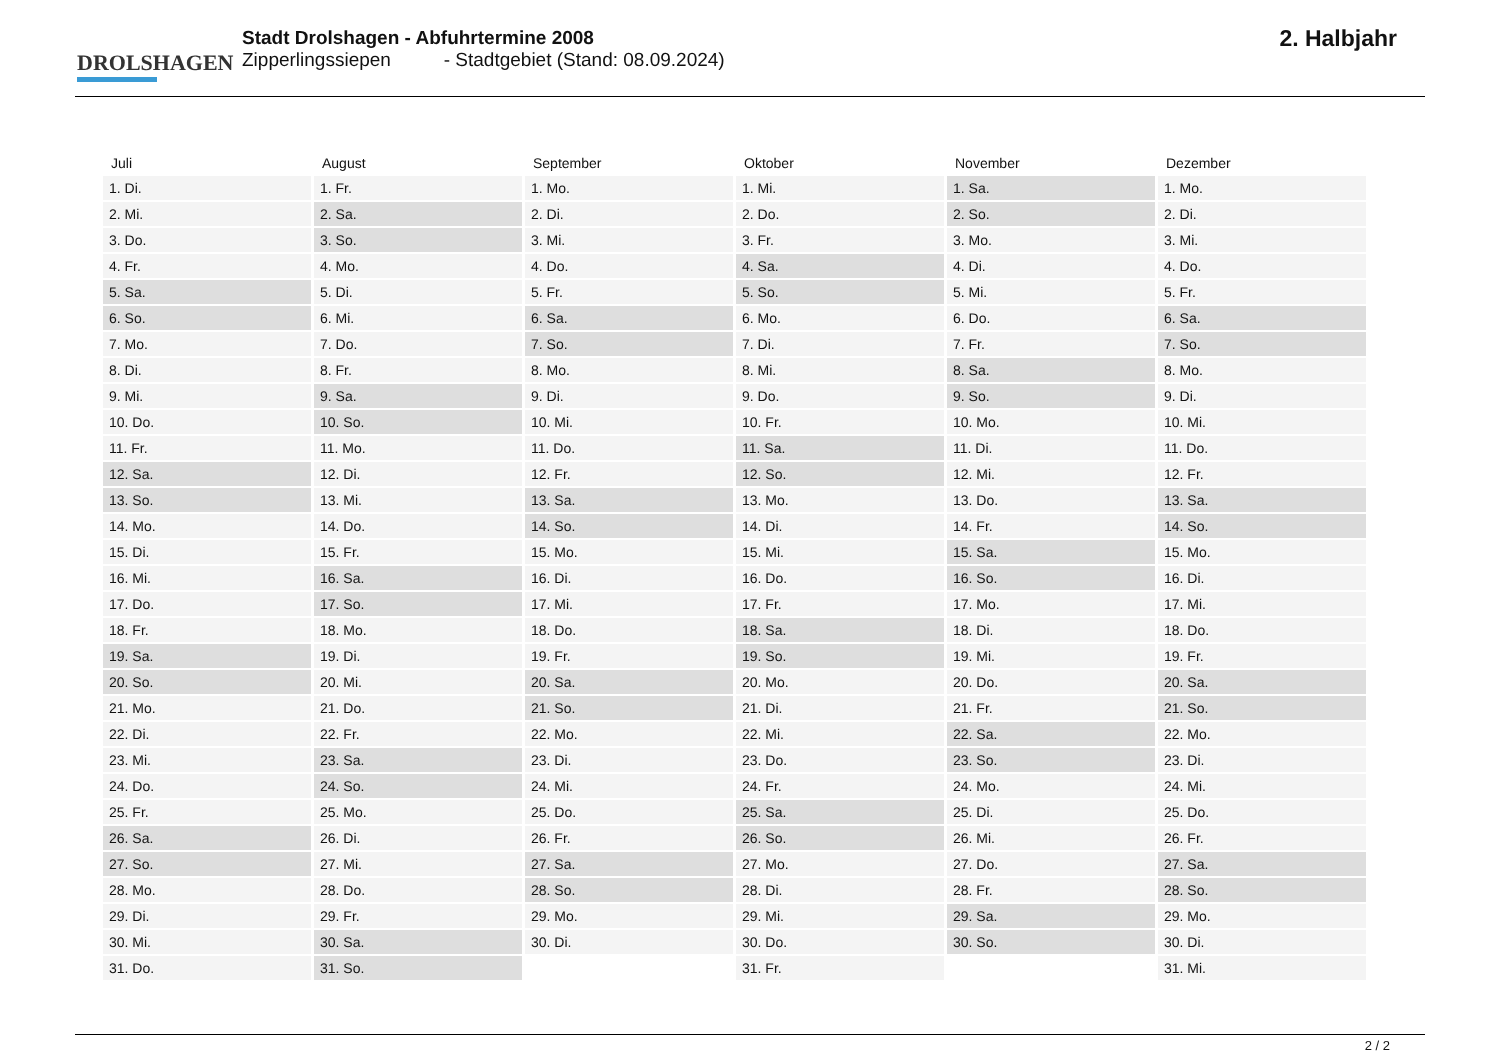DROLSHAGEN
Stadt Drolshagen - Abfuhrtermine 2008
Zipperlingssiepen - Stadtgebiet (Stand: 08.09.2024)
2. Halbjahr
| Juli | August | September | Oktober | November | Dezember |
| --- | --- | --- | --- | --- | --- |
| 1. Di. | 1. Fr. | 1. Mo. | 1. Mi. | 1. Sa. | 1. Mo. |
| 2. Mi. | 2. Sa. | 2. Di. | 2. Do. | 2. So. | 2. Di. |
| 3. Do. | 3. So. | 3. Mi. | 3. Fr. | 3. Mo. | 3. Mi. |
| 4. Fr. | 4. Mo. | 4. Do. | 4. Sa. | 4. Di. | 4. Do. |
| 5. Sa. | 5. Di. | 5. Fr. | 5. So. | 5. Mi. | 5. Fr. |
| 6. So. | 6. Mi. | 6. Sa. | 6. Mo. | 6. Do. | 6. Sa. |
| 7. Mo. | 7. Do. | 7. So. | 7. Di. | 7. Fr. | 7. So. |
| 8. Di. | 8. Fr. | 8. Mo. | 8. Mi. | 8. Sa. | 8. Mo. |
| 9. Mi. | 9. Sa. | 9. Di. | 9. Do. | 9. So. | 9. Di. |
| 10. Do. | 10. So. | 10. Mi. | 10. Fr. | 10. Mo. | 10. Mi. |
| 11. Fr. | 11. Mo. | 11. Do. | 11. Sa. | 11. Di. | 11. Do. |
| 12. Sa. | 12. Di. | 12. Fr. | 12. So. | 12. Mi. | 12. Fr. |
| 13. So. | 13. Mi. | 13. Sa. | 13. Mo. | 13. Do. | 13. Sa. |
| 14. Mo. | 14. Do. | 14. So. | 14. Di. | 14. Fr. | 14. So. |
| 15. Di. | 15. Fr. | 15. Mo. | 15. Mi. | 15. Sa. | 15. Mo. |
| 16. Mi. | 16. Sa. | 16. Di. | 16. Do. | 16. So. | 16. Di. |
| 17. Do. | 17. So. | 17. Mi. | 17. Fr. | 17. Mo. | 17. Mi. |
| 18. Fr. | 18. Mo. | 18. Do. | 18. Sa. | 18. Di. | 18. Do. |
| 19. Sa. | 19. Di. | 19. Fr. | 19. So. | 19. Mi. | 19. Fr. |
| 20. So. | 20. Mi. | 20. Sa. | 20. Mo. | 20. Do. | 20. Sa. |
| 21. Mo. | 21. Do. | 21. So. | 21. Di. | 21. Fr. | 21. So. |
| 22. Di. | 22. Fr. | 22. Mo. | 22. Mi. | 22. Sa. | 22. Mo. |
| 23. Mi. | 23. Sa. | 23. Di. | 23. Do. | 23. So. | 23. Di. |
| 24. Do. | 24. So. | 24. Mi. | 24. Fr. | 24. Mo. | 24. Mi. |
| 25. Fr. | 25. Mo. | 25. Do. | 25. Sa. | 25. Di. | 25. Do. |
| 26. Sa. | 26. Di. | 26. Fr. | 26. So. | 26. Mi. | 26. Fr. |
| 27. So. | 27. Mi. | 27. Sa. | 27. Mo. | 27. Do. | 27. Sa. |
| 28. Mo. | 28. Do. | 28. So. | 28. Di. | 28. Fr. | 28. So. |
| 29. Di. | 29. Fr. | 29. Mo. | 29. Mi. | 29. Sa. | 29. Mo. |
| 30. Mi. | 30. Sa. | 30. Di. | 30. Do. | 30. So. | 30. Di. |
| 31. Do. | 31. So. | | 31. Fr. | | 31. Mi. |
2 / 2